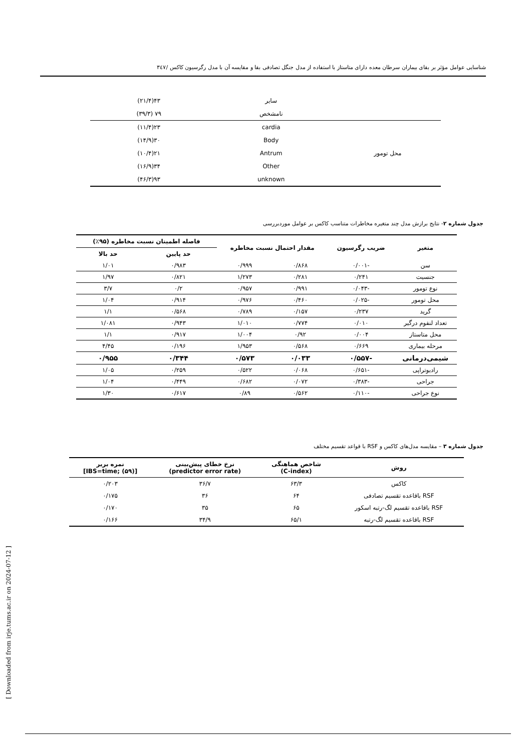شناسایی عوامل مؤثر بر بقای بیماران سرطان معده دارای متاستاز با استفاده از مدل جنگل تصادفی بقا و مقایسه آن با مدل رگرسیون کاکس /۳٤۷
| | سایر | ۴۳(۲۱/۴) |
| | نامشخص | ۷۹ (۳۹/۳) |
| محل تومور | cardia | ۲۳(۱۱/۴) |
| | Body | ۳۰(۱۴/۹) |
| | Antrum | ۲۱(۱۰/۴) |
| | Other | ۳۴(۱۶/۹) |
| | unknown | ۹۳(۴۶/۳) |
جدول شماره ۲- نتایج برازش مدل چند متغیره مخاطرات متناسب کاکس بر عوامل موردبررسی
| متغیر | ضریب رگرسیون | مقدار احتمال نسبت مخاطره | | فاصله اطمینان نسبت مخاطره (۹۵٪) | |
| --- | --- | --- | --- | --- | --- |
| | | | | حد پایین | حد بالا |
| سن | -۰/۰۰۱ | ۰/۸۶۸ | ۰/۹۹۹ | ۰/۹۸۳ | ۱/۰۱ |
| جنسیت | ۰/۲۴۱ | ۰/۲۸۱ | ۱/۲۷۳ | ۰/۸۲۱ | ۱/۹۷ |
| نوع تومور | -۰/۰۴۳ | ۰/۹۹۱ | ۰/۹۵۷ | ۰/۲ | ۳/۷ |
| محل تومور | -۰/۰۲۵ | ۰/۴۶۰ | ۰/۹۷۶ | ۰/۹۱۴ | ۱/۰۴ |
| گرید | ۰/۲۳۷ | ۰/۱۵۷ | ۰/۷۸۹ | ۰/۵۶۸ | ۱/۱ |
| تعداد لنفوم درگیر | ۰/۰۱۰ | ۰/۷۷۴ | ۱/۰۱۰ | ۰/۹۴۳ | ۱/۰۸۱ |
| محل متاستاز | ۰/۰۰۴ | ۰/۹۲ | ۱/۰۰۴ | ۰/۹۱۷ | ۱/۱ |
| مرحله بیماری | ۰/۶۶۹ | ۰/۵۶۸ | ۱/۹۵۳ | ۰/۱۹۶ | ۴/۴۵ |
| شیمی‌درمانی | -۰/۵۵۷ | ۰/۰۳۳ | ۰/۵۷۳ | ۰/۳۴۴ | ۰/۹۵۵ |
| رادیوتراپی | -۰/۶۵۱ | ۰/۰۶۸ | ۰/۵۲۲ | ۰/۲۵۹ | ۱/۰۵ |
| جراحی | -۰/۳۸۳ | ۰/۰۷۲ | ۰/۶۸۲ | ۰/۴۴۹ | ۱/۰۴ |
| نوع جراحی | -۰/۱۱۰ | ۰/۵۶۲ | ۰/۸۹ | ۰/۶۱۷ | ۱/۳۰ |
جدول شماره ۳ – مقایسه مدل‌های کاکس و RSF با قواعد تقسیم مختلف
| روش | شاخص هماهنگی (C-index) | نرخ خطای پیش‌بینی (predictor error rate) | نمره بریر [IBS=time; (۵۹)] |
| --- | --- | --- | --- |
| کاکس | ۶۳/۳ | ۳۶/۷ | ۰/۲۰۳ |
| RSF باقاعده تقسیم تصادفی | ۶۴ | ۳۶ | ۰/۱۷۵ |
| RSF باقاعده تقسیم لگ-رتبه اسکور | ۶۵ | ۳۵ | ۰/۱۷۰ |
| RSF باقاعده تقسیم لگ-رتبه | ۶۵/۱ | ۳۴/۹ | ۰/۱۶۶ |
[ Downloaded from irje.tums.ac.ir on 2024-07-12 ]